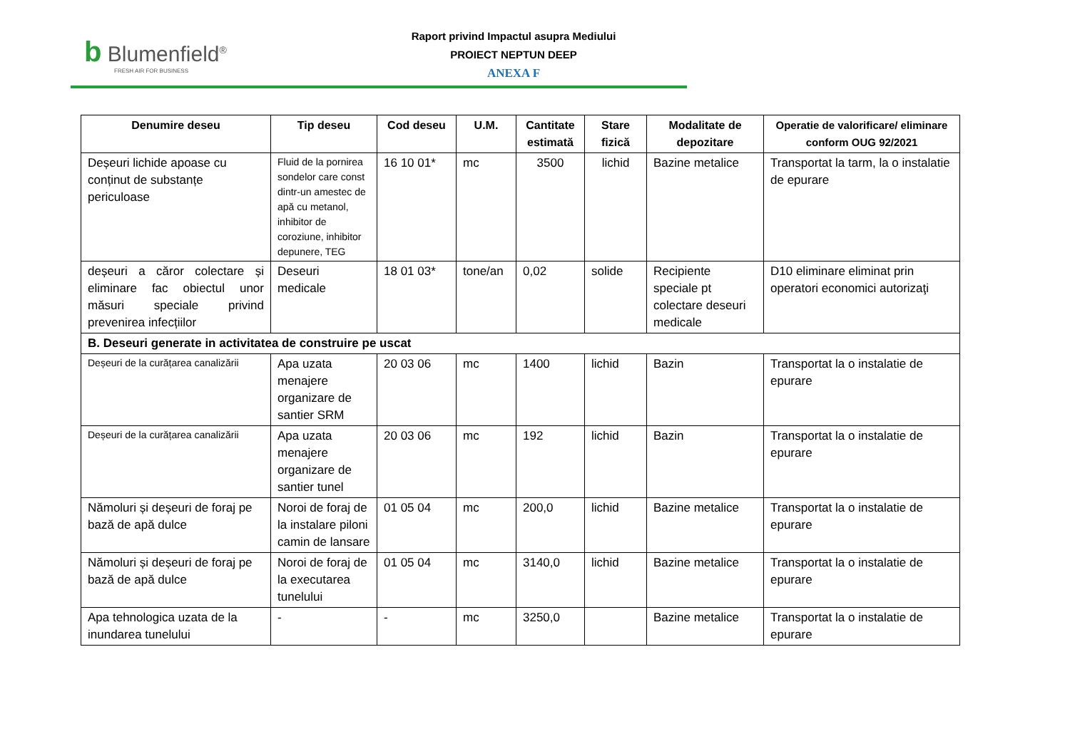b Blumenfield<sup>®</sup>
FRESH AIR FOR BUSINESS
Raport privind Impactul asupra Mediului
PROIECT NEPTUN DEEP
ANEXA F
| Denumire deseu | Tip deseu | Cod deseu | U.M. | Cantitate estimată | Stare fizică | Modalitate de depozitare | Operatie de valorificare/ eliminare conform OUG 92/2021 |
| --- | --- | --- | --- | --- | --- | --- | --- |
| Deșeuri lichide apoase cu conținut de substanțe periculoase | Fluid de la pornirea sondelor care const dintr-un amestec de apă cu metanol, inhibitor de coroziune, inhibitor depunere, TEG | 16 10 01* | mc | 3500 | lichid | Bazine metalice | Transportat la tarm, la o instalatie de epurare |
| deșeuri a căror colectare și eliminare fac obiectul unor măsuri speciale privind prevenirea infecțiilor | Deseuri medicale | 18 01 03* | tone/an | 0,02 | solide | Recipiente speciale pt colectare deseuri medicale | D10 eliminare eliminat prin operatori economici autorizaţi |
| B. Deseuri generate in activitatea de construire pe uscat | | | | | | | |
| Deșeuri de la curățarea canalizării | Apa uzata menajere organizare de santier SRM | 20 03 06 | mc | 1400 | lichid | Bazin | Transportat la o instalatie de epurare |
| Deșeuri de la curățarea canalizării | Apa uzata menajere organizare de santier tunel | 20 03 06 | mc | 192 | lichid | Bazin | Transportat la o instalatie de epurare |
| Nămoluri și deșeuri de foraj pe bază de apă dulce | Noroi de foraj de la instalare piloni camin de lansare | 01 05 04 | mc | 200,0 | lichid | Bazine metalice | Transportat la o instalatie de epurare |
| Nămoluri și deșeuri de foraj pe bază de apă dulce | Noroi de foraj de la executarea tunelului | 01 05 04 | mc | 3140,0 | lichid | Bazine metalice | Transportat la o instalatie de epurare |
| Apa tehnologica uzata de la inundarea tunelului | - | - | mc | 3250,0 | | Bazine metalice | Transportat la o instalatie de epurare |